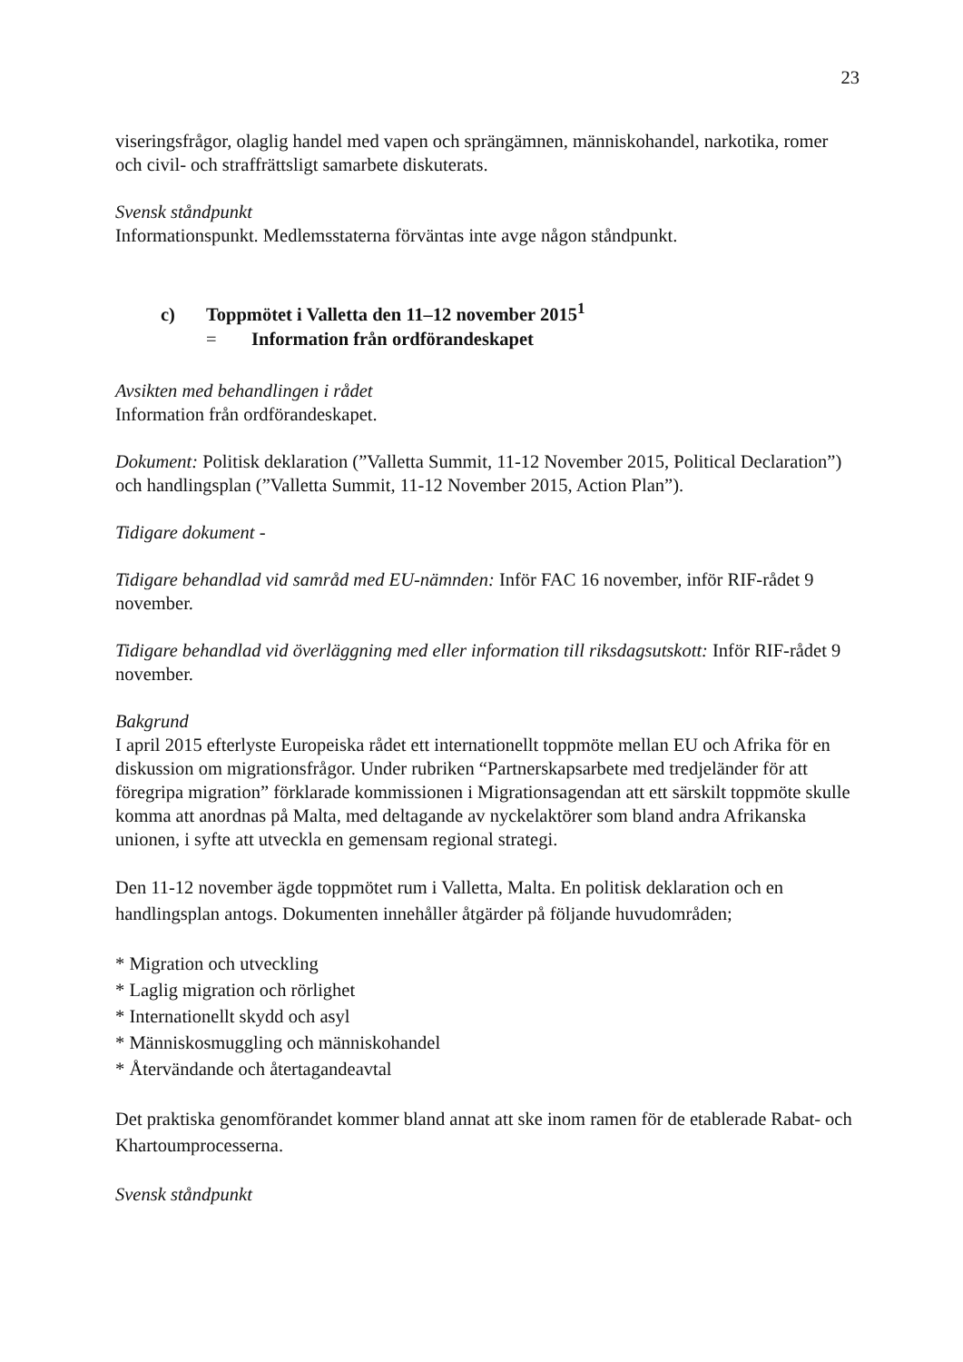23
viseringsfrågor, olaglig handel med vapen och sprängämnen, människohandel, narkotika, romer och civil- och straffrättsligt samarbete diskuterats.
Svensk ståndpunkt
Informationspunkt. Medlemsstaterna förväntas inte avge någon ståndpunkt.
c) Toppmötet i Valletta den 11–12 november 2015<sup>1</sup>
= Information från ordförandeskapet
Avsikten med behandlingen i rådet
Information från ordförandeskapet.
Dokument: Politisk deklaration (”Valletta Summit, 11-12 November 2015, Political Declaration”) och handlingsplan (”Valletta Summit, 11-12 November 2015, Action Plan”).
Tidigare dokument -
Tidigare behandlad vid samråd med EU-nämnden: Inför FAC 16 november, inför RIF-rådet 9 november.
Tidigare behandlad vid överläggning med eller information till riksdagsutskott: Inför RIF-rådet 9 november.
Bakgrund
I april 2015 efterlyste Europeiska rådet ett internationellt toppmöte mellan EU och Afrika för en diskussion om migrationsfrågor. Under rubriken “Partnerskapsarbete med tredjeländer för att föregripa migration” förklarade kommissionen i Migrationsagendan att ett särskilt toppmöte skulle komma att anordnas på Malta, med deltagande av nyckelaktörer som bland andra Afrikanska unionen, i syfte att utveckla en gemensam regional strategi.
Den 11-12 november ägde toppmötet rum i Valletta, Malta. En politisk deklaration och en handlingsplan antogs. Dokumenten innehåller åtgärder på följande huvudområden;
* Migration och utveckling
* Laglig migration och rörlighet
* Internationellt skydd och asyl
* Människosmuggling och människohandel
* Återvändande och återtagandeavtal
Det praktiska genomförandet kommer bland annat att ske inom ramen för de etablerade Rabat- och Khartoumprocesserna.
Svensk ståndpunkt